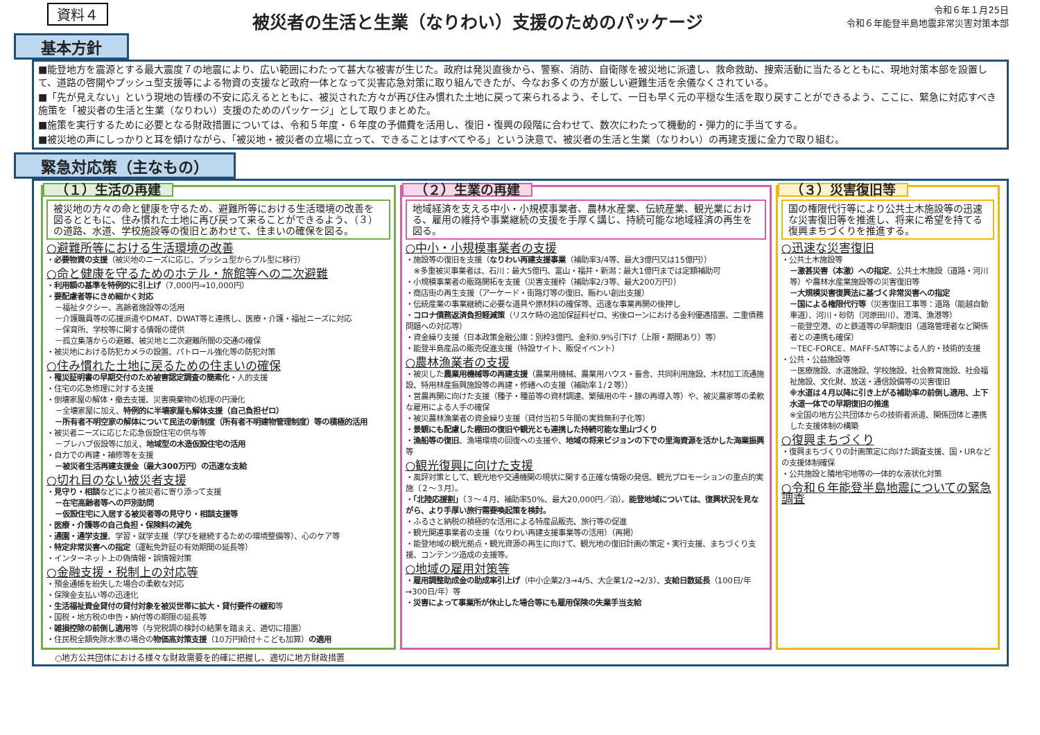資料４
被災者の生活と生業（なりわい）支援のためのパッケージ
令和６年１月25日
令和６年能登半島地震非常災害対策本部
基本方針
■能登地方を震源とする最大震度７の地震により、広い範囲にわたって甚大な被害が生じた。政府は発災直後から、警察、消防、自衛隊を被災地に派遣し、救命救助、捜索活動に当たるとともに、現地対策本部を設置して、道路の啓開やプッシュ型支援等による物資の支援など政府一体となって災害応急対策に取り組んできたが、今なお多くの方が厳しい避難生活を余儀なくされている。
■「先が見えない」という現地の皆様の不安に応えるとともに、被災された方々が再び住み慣れた土地に戻って来られるよう、そして、一日も早く元の平穏な生活を取り戻すことができるよう、ここに、緊急に対応すべき施策を「被災者の生活と生業（なりわい）支援のためのパッケージ」として取りまとめた。
■施策を実行するために必要となる財政措置については、令和５年度・６年度の予備費を活用し、復旧・復興の段階に合わせて、数次にわたって機動的・弾力的に手当てする。
■被災地の声にしっかりと耳を傾けながら、「被災地・被災者の立場に立って、できることはすべてやる」という決意で、被災者の生活と生業（なりわい）の再建支援に全力で取り組む。
緊急対応策（主なもの）
（１）生活の再建
被災地の方々の命と健康を守るため、避難所等における生活環境の改善を図るとともに、住み慣れた土地に再び戻って来ることができるよう、（３）の道路、水道、学校施設等の復旧とあわせて、住まいの確保を図る。
○避難所等における生活環境の改善
・必要物資の支援（被災地のニーズに応じ、プッシュ型からプル型に移行）
○命と健康を守るためのホテル・旅館等への二次避難
・利用額の基準を特例的に引上げ（7,000円⇒10,000円）
・要配慮者等にきめ細かく対応
－福祉タクシー、高齢者施設等の活用
－介護職員等の応援派遣やDMAT、DWAT等と連携し、医療・介護・福祉ニーズに対応
－保育所、学校等に関する情報の提供
－孤立集落からの避難、被災地と二次避難所間の交通の確保
・被災地における防犯カメラの設置、パトロール強化等の防犯対策
○住み慣れた土地に戻るための住まいの確保
・罹災証明書の早期交付のため被害認定調査の簡素化・人的支援
・住宅の応急修理に対する支援
・倒壊家屋の解体・撤去支援、災害廃棄物の処理の円滑化
－全壊家屋に加え、特例的に半壊家屋も解体支援（自己負担ゼロ）
－所有者不明空家の解体について民法の新制度（所有者不明建物管理制度）等の積極的活用
・被災者ニーズに応じた応急仮設住宅の供与等
－プレハブ仮設等に加え、地域型の木造仮設住宅の活用
・自力での再建・補修等を支援
－被災者生活再建支援金（最大300万円）の迅速な支給
○切れ目のない被災者支援
・見守り・相談などにより被災者に寄り添って支援
－在宅高齢者等への戸別訪問
－仮設住宅に入居する被災者等の見守り・相談支援等
・医療・介護等の自己負担・保険料の減免
・通園・通学支援、学習・就学支援（学びを継続するための環境整備等）、心のケア等
・特定非常災害への指定（運転免許証の有効期間の延長等）
・インターネット上の偽情報・誤情報対策
○金融支援・税制上の対応等
・預金通帳を紛失した場合の柔軟な対応
・保険金支払い等の迅速化
・生活福祉資金貸付の貸付対象を被災世帯に拡大・貸付要件の緩和等
・国税・地方税の申告・納付等の期限の延長等
・雑損控除の前倒し適用等（与党税調の検討の結果を踏まえ、適切に措置）
・住民税全額免除水準の場合の物価高対策支援（10万円給付＋こども加算）の適用
（２）生業の再建
地域経済を支える中小・小規模事業者、農林水産業、伝統産業、観光業における、雇用の維持や事業継続の支援を手厚く講じ、持続可能な地域経済の再生を図る。
○中小・小規模事業者の支援
・施設等の復旧を支援（なりわい再建支援事業（補助率3/4等、最大3億円又は15億円））
※多重被災事業者は、石川：最大5億円、富山・福井・新潟：最大1億円までは定額補助可
・小規模事業者の販路開拓を支援（災害支援枠（補助率2/3等、最大200万円））
・商店街の再生支援（アーケード・街路灯等の復旧、賑わい創出支援）
・伝統産業の事業継続に必要な道具や原材料の確保等、迅速な事業再開の後押し
・コロナ債務返済負担軽減策（リスケ時の追加保証料ゼロ、劣後ローンにおける金利優遇措置、二重債務問題への対応等）
・資金繰り支援（日本政策金融公庫：別枠3億円、金利0.9%引下げ（上限・期間あり）等）
・能登半島産品の販売促進支援（特設サイト、販促イベント）
○農林漁業者の支援
・被災した農業用機械等の再建支援（農業用機械、農業用ハウス・畜舎、共同利用施設、木材加工流通施設、特用林産振興施設等の再建・修繕への支援（補助率１/２等））
・営農再開に向けた支援（種子・種苗等の資材調達、繁殖用の牛・豚の再導入等）や、被災農家等の柔軟な雇用による人手の確保
・被災農林漁業者の資金繰り支援（貸付当初５年間の実質無利子化等）
・景観にも配慮した棚田の復旧や観光とも連携した持続可能な里山づくり
・漁船等の復旧、漁場環境の回復への支援や、地域の将来ビジョンの下での里海資源を活かした海業振興等
○観光復興に向けた支援
・風評対策として、観光地や交通機関の現状に関する正確な情報の発信、観光プロモーションの重点的実施（２～３月）。
・「北陸応援割」（３～４月、補助率50%、最大20,000円／泊）。能登地域については、復興状況を見ながら、より手厚い旅行需要喚起策を検討。
・ふるさと納税の積極的な活用による特産品販売、旅行等の促進
・観光関連事業者の支援（なりわい再建支援事業等の活用）（再掲）
・能登地域の観光拠点・観光資源の再生に向けて、観光地の復旧計画の策定・実行支援、まちづくり支援、コンテンツ造成の支援等。
○地域の雇用対策等
・雇用調整助成金の助成率引上げ（中小企業2/3→4/5、大企業1/2→2/3）、支給日数延長（100日/年→300日/年）等
・災害によって事業所が休止した場合等にも雇用保険の失業手当支給
（３）災害復旧等
国の権限代行等により公共土木施設等の迅速な災害復旧等を推進し、将来に希望を持てる復興まちづくりを推進する。
○迅速な災害復旧
・公共土木施設等
－激甚災害（本激）への指定、公共土木施設（道路・河川等）や農林水産業施設等の災害復旧等
－大規模災害復興法に基づく非常災害への指定
－国による権限代行等（災害復旧工事等：道路（能越自動車道）、河川・砂防（河原田川）、港湾、漁港等）
－能登空港、のと鉄道等の早期復旧（道路管理者など関係者との連携も確保）
－TEC-FORCE、MAFF-SAT等による人的・技術的支援
・公共・公益施設等
－医療施設、水道施設、学校施設、社会教育施設、社会福祉施設、文化財、放送・通信設備等の災害復旧
※水道は４月以降に引き上がる補助率の前倒し適用、上下水道一体での早期復旧の推進
※全国の地方公共団体からの技術者派遣、関係団体と連携した支援体制の構築
○復興まちづくり
・復興まちづくりの計画策定に向けた調査支援、国・URなどの支援体制確保
・公共施設と隣地宅地等の一体的な液状化対策
○令和６年能登半島地震についての緊急調査
○地方公共団体における様々な財政需要を的確に把握し、適切に地方財政措置